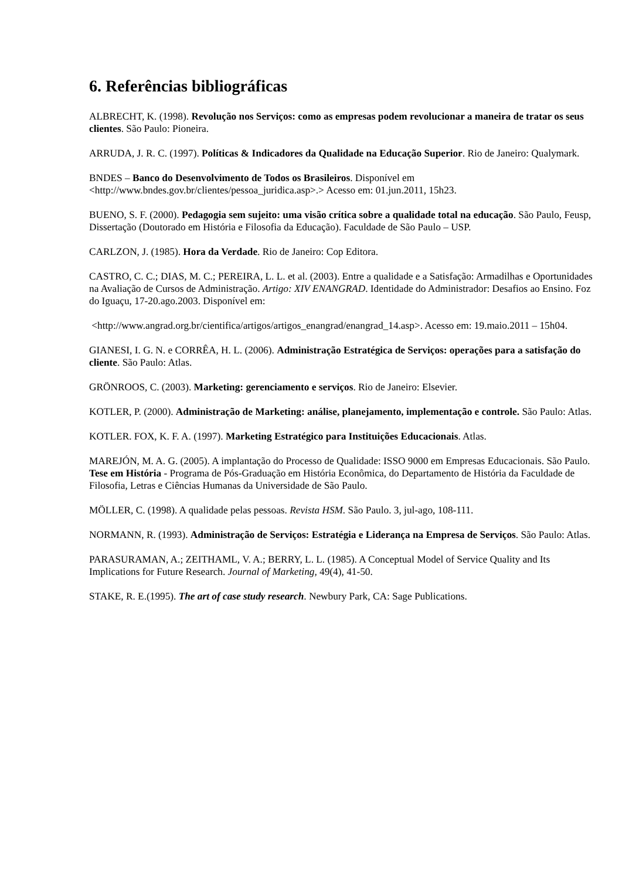6. Referências bibliográficas
ALBRECHT, K. (1998). Revolução nos Serviços: como as empresas podem revolucionar a maneira de tratar os seus clientes. São Paulo: Pioneira.
ARRUDA, J. R. C. (1997). Políticas & Indicadores da Qualidade na Educação Superior. Rio de Janeiro: Qualymark.
BNDES – Banco do Desenvolvimento de Todos os Brasileiros. Disponível em <http://www.bndes.gov.br/clientes/pessoa_juridica.asp>.> Acesso em: 01.jun.2011, 15h23.
BUENO, S. F. (2000). Pedagogia sem sujeito: uma visão crítica sobre a qualidade total na educação. São Paulo, Feusp, Dissertação (Doutorado em História e Filosofia da Educação). Faculdade de São Paulo – USP.
CARLZON, J. (1985). Hora da Verdade. Rio de Janeiro: Cop Editora.
CASTRO, C. C.; DIAS, M. C.; PEREIRA, L. L. et al. (2003). Entre a qualidade e a Satisfação: Armadilhas e Oportunidades na Avaliação de Cursos de Administração. Artigo: XIV ENANGRAD. Identidade do Administrador: Desafios ao Ensino. Foz do Iguaçu, 17-20.ago.2003. Disponível em:
<http://www.angrad.org.br/cientifica/artigos/artigos_enangrad/enangrad_14.asp>. Acesso em: 19.maio.2011 – 15h04.
GIANESI, I. G. N. e CORRÊA, H. L. (2006). Administração Estratégica de Serviços: operações para a satisfação do cliente. São Paulo: Atlas.
GRÖNROOS, C. (2003). Marketing: gerenciamento e serviços. Rio de Janeiro: Elsevier.
KOTLER, P. (2000). Administração de Marketing: análise, planejamento, implementação e controle. São Paulo: Atlas.
KOTLER. FOX, K. F. A. (1997). Marketing Estratégico para Instituições Educacionais. Atlas.
MAREJÓN, M. A. G. (2005). A implantação do Processo de Qualidade: ISSO 9000 em Empresas Educacionais. São Paulo. Tese em História - Programa de Pós-Graduação em História Econômica, do Departamento de História da Faculdade de Filosofia, Letras e Ciências Humanas da Universidade de São Paulo.
MÖLLER, C. (1998). A qualidade pelas pessoas. Revista HSM. São Paulo. 3, jul-ago, 108-111.
NORMANN, R. (1993). Administração de Serviços: Estratégia e Liderança na Empresa de Serviços. São Paulo: Atlas.
PARASURAMAN, A.; ZEITHAML, V. A.; BERRY, L. L. (1985). A Conceptual Model of Service Quality and Its Implications for Future Research. Journal of Marketing, 49(4), 41-50.
STAKE, R. E.(1995). The art of case study research. Newbury Park, CA: Sage Publications.